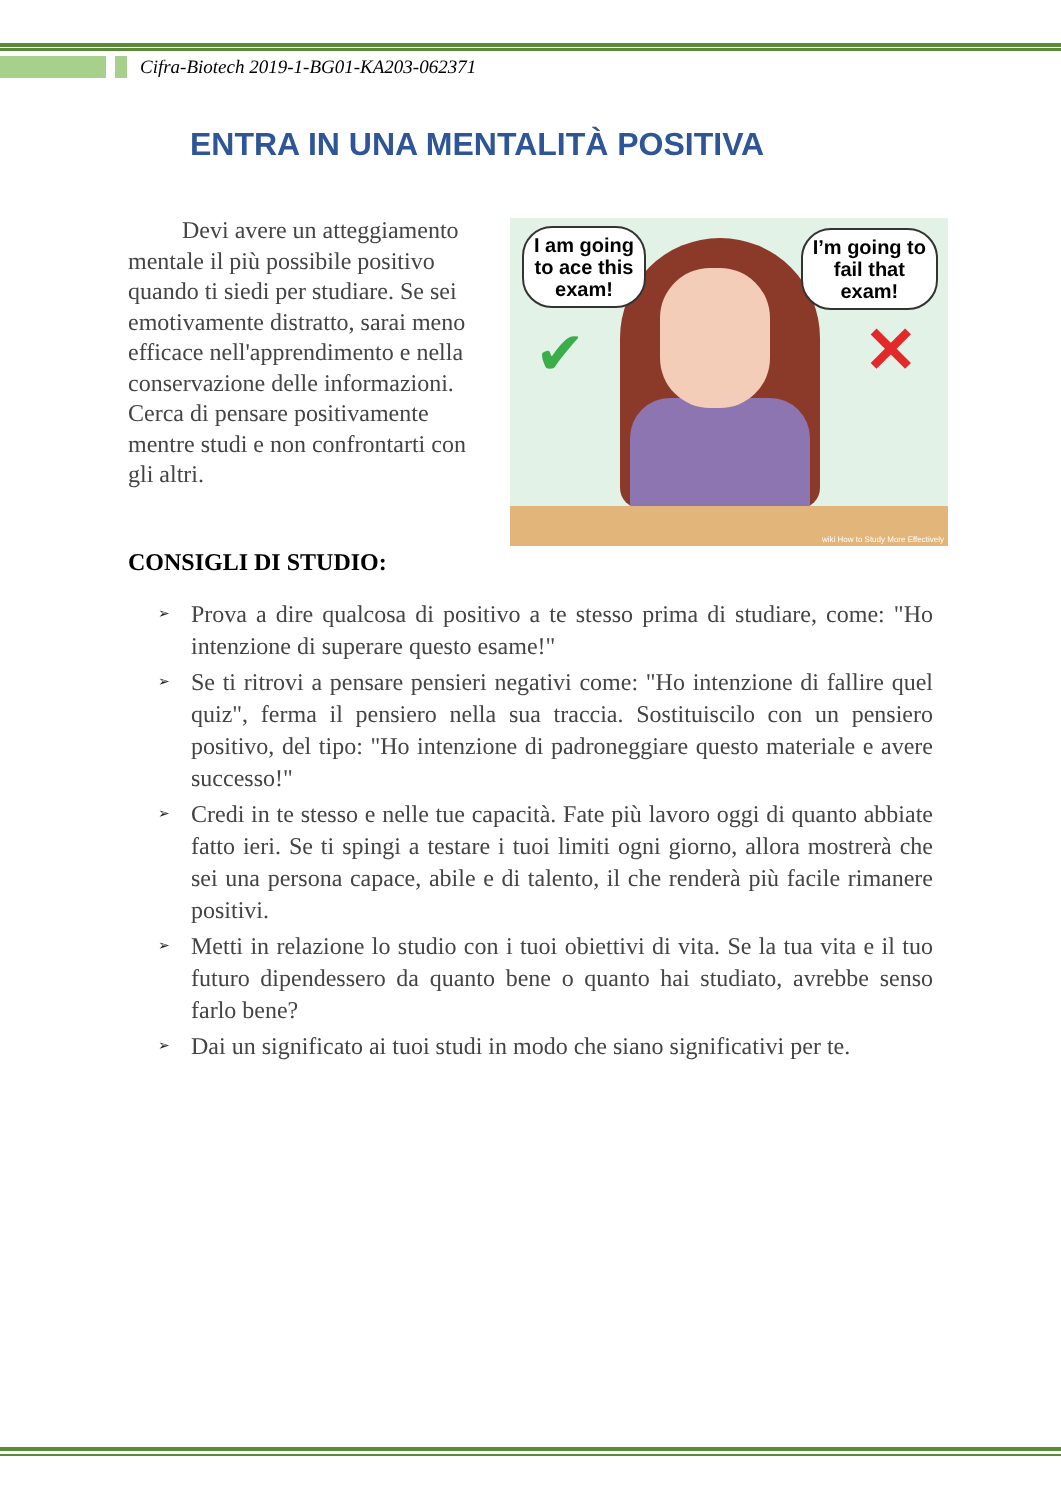Cifra-Biotech 2019-1-BG01-KA203-062371
ENTRA IN UNA MENTALITÀ POSITIVA
Devi avere un atteggiamento mentale il più possibile positivo quando ti siedi per studiare. Se sei emotivamente distratto, sarai meno efficace nell'apprendimento e nella conservazione delle informazioni. Cerca di pensare positivamente mentre studi e non confrontarti con gli altri.
I am going
to ace this
exam!
I’m going to
fail that
exam!
✔ ✕
wiki How to Study More Effectively
CONSIGLI DI STUDIO:
➢ Prova a dire qualcosa di positivo a te stesso prima di studiare, come: "Ho intenzione di superare questo esame!"
➢ Se ti ritrovi a pensare pensieri negativi come: "Ho intenzione di fallire quel quiz", ferma il pensiero nella sua traccia. Sostituiscilo con un pensiero positivo, del tipo: "Ho intenzione di padroneggiare questo materiale e avere successo!"
➢ Credi in te stesso e nelle tue capacità. Fate più lavoro oggi di quanto abbiate fatto ieri. Se ti spingi a testare i tuoi limiti ogni giorno, allora mostrerà che sei una persona capace, abile e di talento, il che renderà più facile rimanere positivi.
➢ Metti in relazione lo studio con i tuoi obiettivi di vita. Se la tua vita e il tuo futuro dipendessero da quanto bene o quanto hai studiato, avrebbe senso farlo bene?
➢ Dai un significato ai tuoi studi in modo che siano significativi per te.